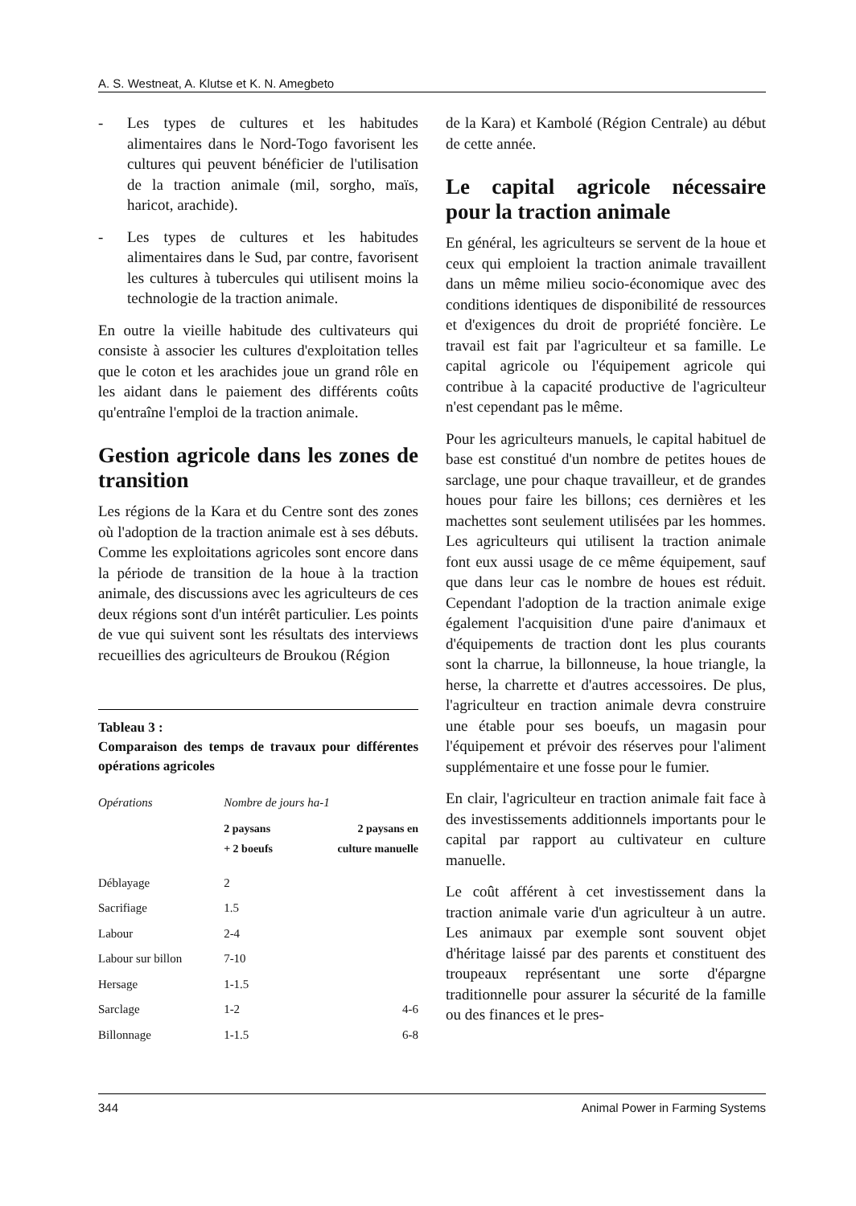A. S. Westneat, A. Klutse et K. N. Amegbeto
- Les types de cultures et les habitudes alimentaires dans le Nord-Togo favorisent les cultures qui peuvent bénéficier de l'utilisation de la traction animale (mil, sorgho, maïs, haricot, arachide).
- Les types de cultures et les habitudes alimentaires dans le Sud, par contre, favorisent les cultures à tubercules qui utilisent moins la technologie de la traction animale.
En outre la vieille habitude des cultivateurs qui consiste à associer les cultures d'exploitation telles que le coton et les arachides joue un grand rôle en les aidant dans le paiement des différents coûts qu'entraîne l'emploi de la traction animale.
Gestion agricole dans les zones de transition
Les régions de la Kara et du Centre sont des zones où l'adoption de la traction animale est à ses débuts. Comme les exploitations agricoles sont encore dans la période de transition de la houe à la traction animale, des discussions avec les agriculteurs de ces deux régions sont d'un intérêt particulier. Les points de vue qui suivent sont les résultats des interviews recueillies des agriculteurs de Broukou (Région
Tableau 3 :
Comparaison des temps de travaux pour différentes opérations agricoles
| Opérations | Nombre de jours ha-1 | |
| --- | --- | --- |
| | 2 paysans + 2 boeufs | 2 paysans en culture manuelle |
| Déblayage | 2 | |
| Sacrifiage | 1.5 | |
| Labour | 2-4 | |
| Labour sur billon | 7-10 | |
| Hersage | 1-1.5 | |
| Sarclage | 1-2 | 4-6 |
| Billonnage | 1-1.5 | 6-8 |
de la Kara) et Kambolé (Région Centrale) au début de cette année.
Le capital agricole nécessaire pour la traction animale
En général, les agriculteurs se servent de la houe et ceux qui emploient la traction animale travaillent dans un même milieu socio-économique avec des conditions identiques de disponibilité de ressources et d'exigences du droit de propriété foncière. Le travail est fait par l'agriculteur et sa famille. Le capital agricole ou l'équipement agricole qui contribue à la capacité productive de l'agriculteur n'est cependant pas le même.
Pour les agriculteurs manuels, le capital habituel de base est constitué d'un nombre de petites houes de sarclage, une pour chaque travailleur, et de grandes houes pour faire les billons; ces dernières et les machettes sont seulement utilisées par les hommes. Les agriculteurs qui utilisent la traction animale font eux aussi usage de ce même équipement, sauf que dans leur cas le nombre de houes est réduit. Cependant l'adoption de la traction animale exige également l'acquisition d'une paire d'animaux et d'équipements de traction dont les plus courants sont la charrue, la billonneuse, la houe triangle, la herse, la charrette et d'autres accessoires. De plus, l'agriculteur en traction animale devra construire une étable pour ses boeufs, un magasin pour l'équipement et prévoir des réserves pour l'aliment supplémentaire et une fosse pour le fumier.
En clair, l'agriculteur en traction animale fait face à des investissements additionnels importants pour le capital par rapport au cultivateur en culture manuelle.
Le coût afférent à cet investissement dans la traction animale varie d'un agriculteur à un autre. Les animaux par exemple sont souvent objet d'héritage laissé par des parents et constituent des troupeaux représentant une sorte d'épargne traditionnelle pour assurer la sécurité de la famille ou des finances et le pres-
344 Animal Power in Farming Systems